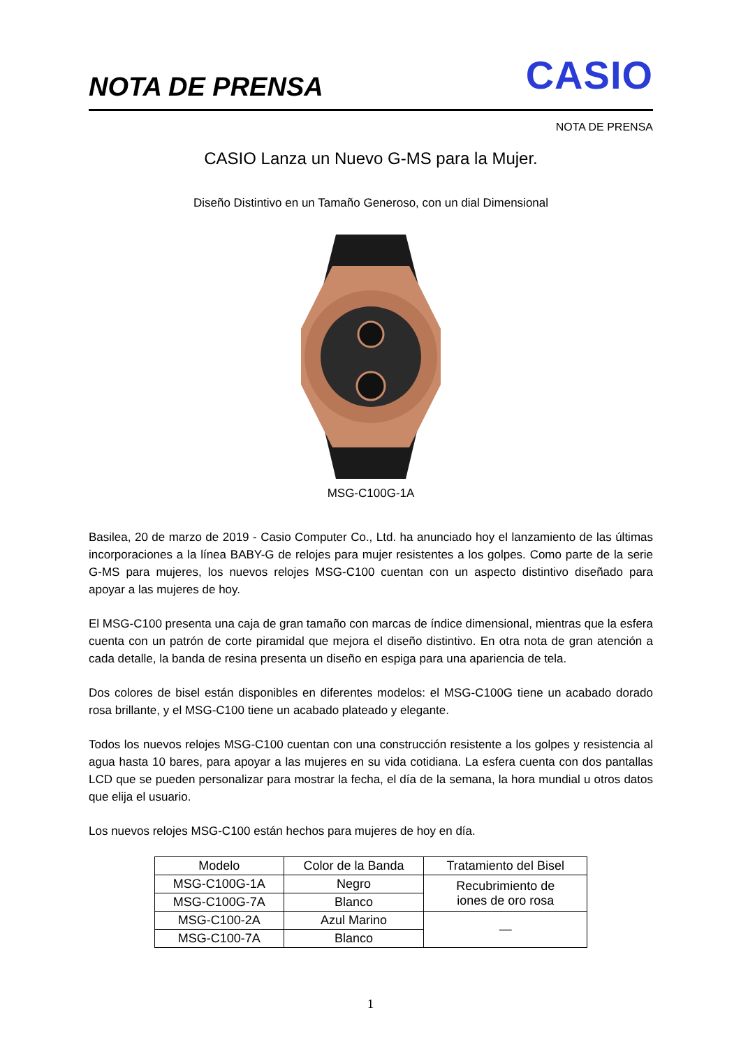NOTA DE PRENSA
CASIO
NOTA DE PRENSA
CASIO Lanza un Nuevo G-MS para la Mujer.
Diseño Distintivo en un Tamaño Generoso, con un dial Dimensional
MSG-C100G-1A
Basilea, 20 de marzo de 2019 - Casio Computer Co., Ltd. ha anunciado hoy el lanzamiento de las últimas incorporaciones a la línea BABY-G de relojes para mujer resistentes a los golpes. Como parte de la serie G-MS para mujeres, los nuevos relojes MSG-C100 cuentan con un aspecto distintivo diseñado para apoyar a las mujeres de hoy.
El MSG-C100 presenta una caja de gran tamaño con marcas de índice dimensional, mientras que la esfera cuenta con un patrón de corte piramidal que mejora el diseño distintivo. En otra nota de gran atención a cada detalle, la banda de resina presenta un diseño en espiga para una apariencia de tela.
Dos colores de bisel están disponibles en diferentes modelos: el MSG-C100G tiene un acabado dorado rosa brillante, y el MSG-C100 tiene un acabado plateado y elegante.
Todos los nuevos relojes MSG-C100 cuentan con una construcción resistente a los golpes y resistencia al agua hasta 10 bares, para apoyar a las mujeres en su vida cotidiana. La esfera cuenta con dos pantallas LCD que se pueden personalizar para mostrar la fecha, el día de la semana, la hora mundial u otros datos que elija el usuario.
Los nuevos relojes MSG-C100 están hechos para mujeres de hoy en día.
| Modelo | Color de la Banda | Tratamiento del Bisel |
| --- | --- | --- |
| MSG-C100G-1A | Negro | Recubrimiento de iones de oro rosa |
| MSG-C100G-7A | Blanco | |
| MSG-C100-2A | Azul Marino | — |
| MSG-C100-7A | Blanco | |
1